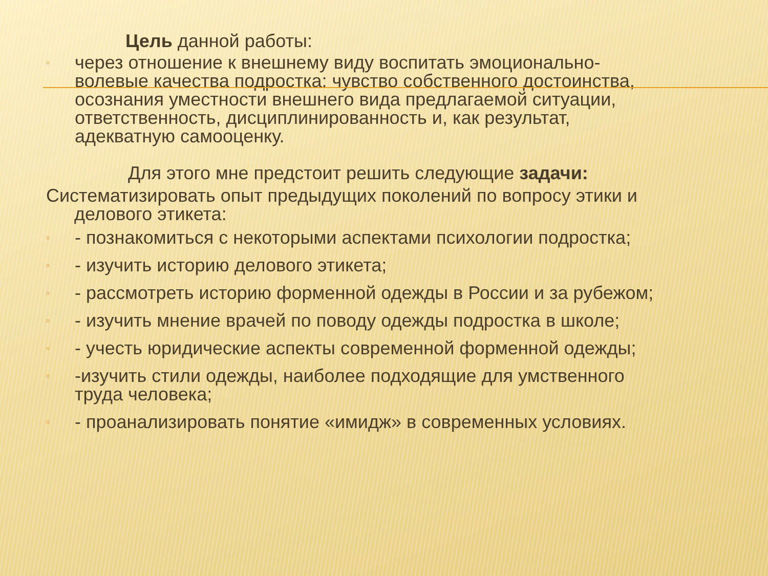Цель данной работы:
▫ через отношение к внешнему виду воспитать эмоционально-волевые качества подростка: чувство собственного достоинства, осознания уместности внешнего вида предлагаемой ситуации, ответственность, дисциплинированность и, как результат, адекватную самооценку.
Для этого мне предстоит решить следующие задачи:
Систематизировать опыт предыдущих поколений по вопросу этики и
делового этикета:
▫ - познакомиться с некоторыми аспектами психологии подростка;
▫ - изучить историю делового этикета;
▫ - рассмотреть историю форменной одежды в России и за рубежом;
▫ - изучить мнение врачей по поводу одежды подростка в школе;
▫ - учесть юридические аспекты современной форменной одежды;
▫ -изучить стили одежды, наиболее подходящие для умственного труда человека;
▫ - проанализировать понятие «имидж» в современных условиях.